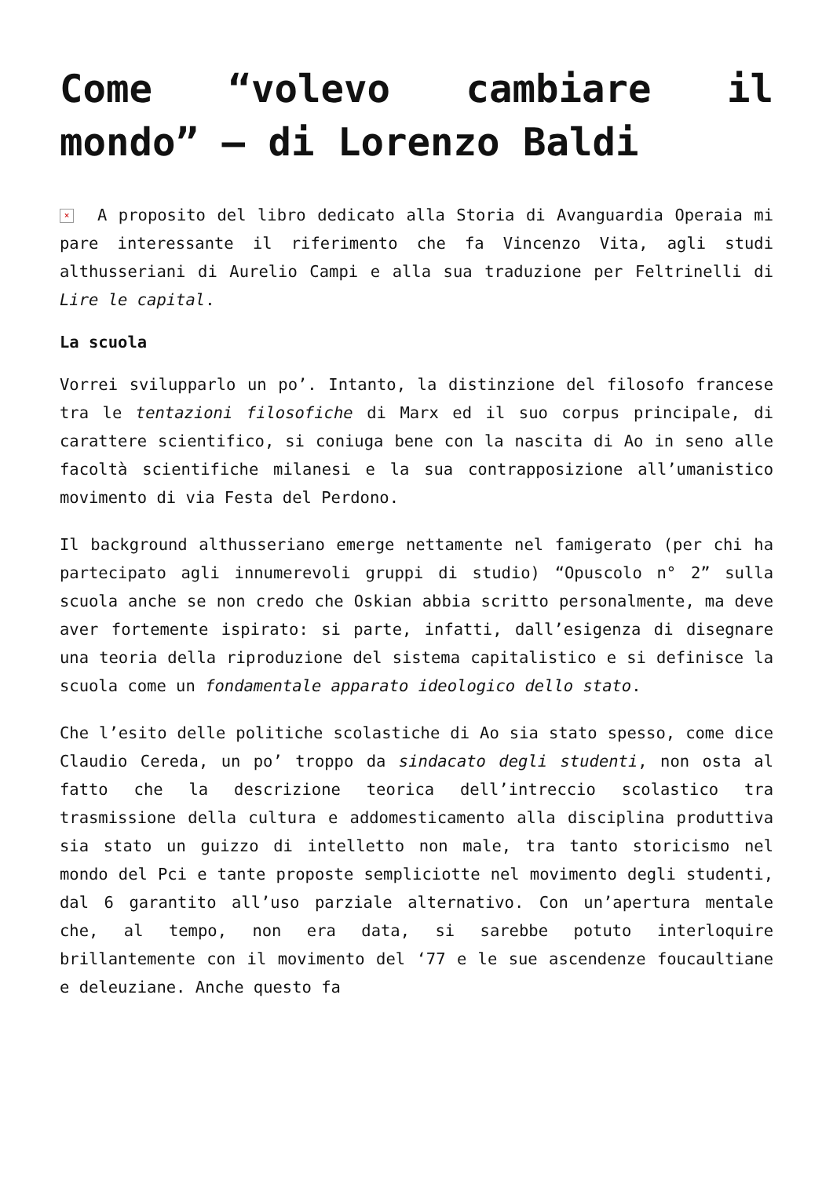Come “volevo cambiare il mondo” – di Lorenzo Baldi
× A proposito del libro dedicato alla Storia di Avanguardia Operaia mi pare interessante il riferimento che fa Vincenzo Vita, agli studi althusseriani di Aurelio Campi e alla sua traduzione per Feltrinelli di Lire le capital.
La scuola
Vorrei svilupparlo un po’. Intanto, la distinzione del filosofo francese tra le tentazioni filosofiche di Marx ed il suo corpus principale, di carattere scientifico, si coniuga bene con la nascita di Ao in seno alle facoltà scientifiche milanesi e la sua contrapposizione all’umanistico movimento di via Festa del Perdono.
Il background althusseriano emerge nettamente nel famigerato (per chi ha partecipato agli innumerevoli gruppi di studio) “Opuscolo n° 2” sulla scuola anche se non credo che Oskian abbia scritto personalmente, ma deve aver fortemente ispirato: si parte, infatti, dall’esigenza di disegnare una teoria della riproduzione del sistema capitalistico e si definisce la scuola come un fondamentale apparato ideologico dello stato.
Che l’esito delle politiche scolastiche di Ao sia stato spesso, come dice Claudio Cereda, un po’ troppo da sindacato degli studenti, non osta al fatto che la descrizione teorica dell’intreccio scolastico tra trasmissione della cultura e addomesticamento alla disciplina produttiva sia stato un guizzo di intelletto non male, tra tanto storicismo nel mondo del Pci e tante proposte sempliciotte nel movimento degli studenti, dal 6 garantito all’uso parziale alternativo. Con un’apertura mentale che, al tempo, non era data, si sarebbe potuto interloquire brillantemente con il movimento del ‘77 e le sue ascendenze foucaultiane e deleuziane. Anche questo fa